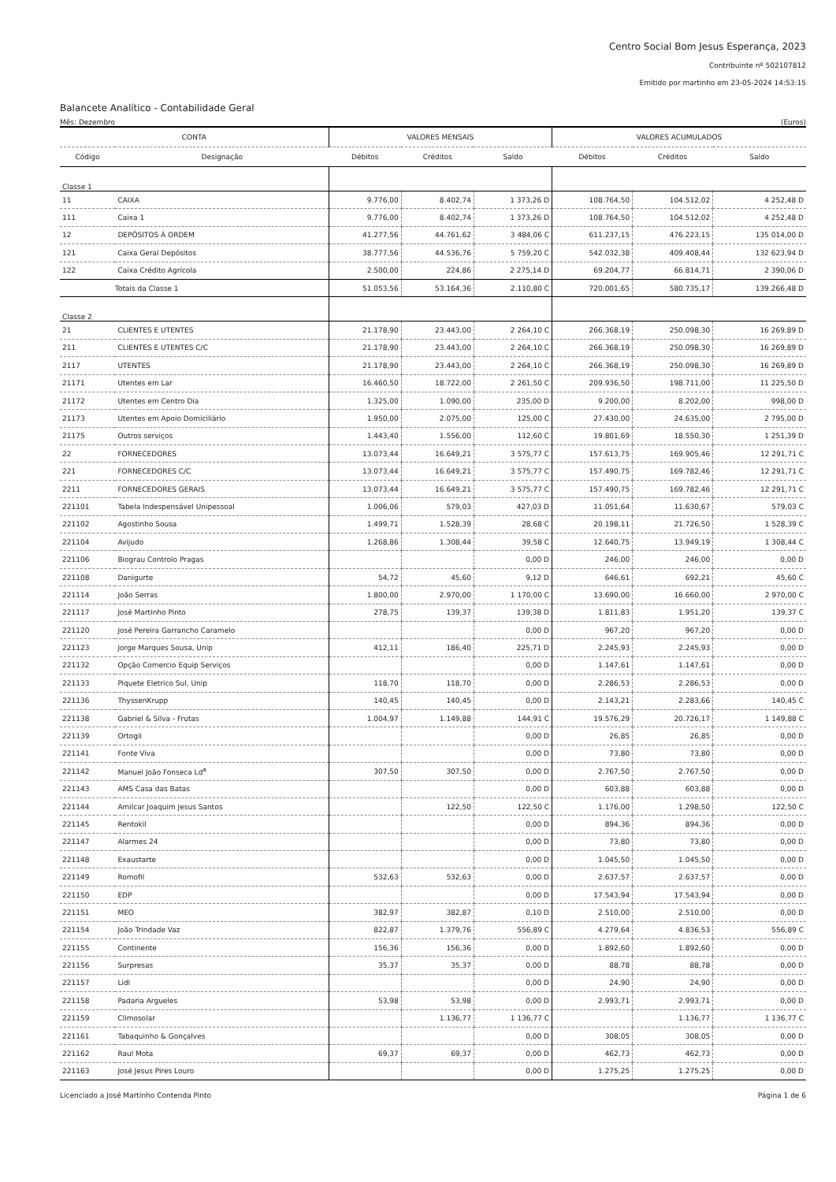Centro Social Bom Jesus Esperança, 2023
Contribuinte nº 502107812
Emitido por martinho em 23-05-2024 14:53:15
Balancete Analítico - Contabilidade Geral
Mês: Dezembro (Euros)
| CONTA | | VALORES MENSAIS | | | VALORES ACUMULADOS | | |
| --- | --- | --- | --- | --- | --- | --- | --- |
| Código | Designação | Débitos | Créditos | Saldo | Débitos | Créditos | Saldo |
| Classe 1 | | | | | | | |
| 11 | CAIXA | 9.776,00 | 8.402,74 | 1 373,26 D | 108.764,50 | 104.512,02 | 4 252,48 D |
| 111 | Caixa 1 | 9.776,00 | 8.402,74 | 1 373,26 D | 108.764,50 | 104.512,02 | 4 252,48 D |
| 12 | DEPÓSITOS À ORDEM | 41.277,56 | 44.761,62 | 3 484,06 C | 611.237,15 | 476.223,15 | 135 014,00 D |
| 121 | Caixa Geral Depósitos | 38.777,56 | 44.536,76 | 5 759,20 C | 542.032,38 | 409.408,44 | 132 623,94 D |
| 122 | Caixa Crédito Agrícola | 2.500,00 | 224,86 | 2 275,14 D | 69.204,77 | 66.814,71 | 2 390,06 D |
| Totais da Classe 1 | | 51.053,56 | 53.164,36 | 2.110,80 C | 720.001,65 | 580.735,17 | 139.266,48 D |
| Classe 2 | | | | | | | |
| 21 | CLIENTES E UTENTES | 21.178,90 | 23.443,00 | 2 264,10 C | 266.368,19 | 250.098,30 | 16 269,89 D |
| 211 | CLIENTES E UTENTES C/C | 21.178,90 | 23.443,00 | 2 264,10 C | 266.368,19 | 250.098,30 | 16 269,89 D |
| 2117 | UTENTES | 21.178,90 | 23.443,00 | 2 264,10 C | 266.368,19 | 250.098,30 | 16 269,89 D |
| 21171 | Utentes em Lar | 16.460,50 | 18.722,00 | 2 261,50 C | 209.936,50 | 198.711,00 | 11 225,50 D |
| 21172 | Utentes em Centro Dia | 1.325,00 | 1.090,00 | 235,00 D | 9.200,00 | 8.202,00 | 998,00 D |
| 21173 | Utentes em Apoio Domiciliário | 1.950,00 | 2.075,00 | 125,00 C | 27.430,00 | 24.635,00 | 2 795,00 D |
| 21175 | Outros serviços | 1.443,40 | 1.556,00 | 112,60 C | 19.801,69 | 18.550,30 | 1 251,39 D |
| 22 | FORNECEDORES | 13.073,44 | 16.649,21 | 3 575,77 C | 157.613,75 | 169.905,46 | 12 291,71 C |
| 221 | FORNECEDORES C/C | 13.073,44 | 16.649,21 | 3 575,77 C | 157.490,75 | 169.782,46 | 12 291,71 C |
| 2211 | FORNECEDORES GERAIS | 13.073,44 | 16.649,21 | 3 575,77 C | 157.490,75 | 169.782,46 | 12 291,71 C |
| 221101 | Tabela Indespensável Unipessoal | 1.006,06 | 579,03 | 427,03 D | 11.051,64 | 11.630,67 | 579,03 C |
| 221102 | Agostinho Sousa | 1.499,71 | 1.528,39 | 28,68 C | 20.198,11 | 21.726,50 | 1 528,39 C |
| 221104 | Avijudo | 1.268,86 | 1.308,44 | 39,58 C | 12.640,75 | 13.949,19 | 1 308,44 C |
| 221106 | Biograu Controlo Pragas | | | 0,00 D | 246,00 | 246,00 | 0,00 D |
| 221108 | Danigurte | 54,72 | 45,60 | 9,12 D | 646,61 | 692,21 | 45,60 C |
| 221114 | João Serras | 1.800,00 | 2.970,00 | 1 170,00 C | 13.690,00 | 16.660,00 | 2 970,00 C |
| 221117 | José Martinho Pinto | 278,75 | 139,37 | 139,38 D | 1.811,83 | 1.951,20 | 139,37 C |
| 221120 | José Pereira Garrancho Caramelo | | | 0,00 D | 967,20 | 967,20 | 0,00 D |
| 221123 | Jorge Marques Sousa, Unip | 412,11 | 186,40 | 225,71 D | 2.245,93 | 2.245,93 | 0,00 D |
| 221132 | Opção Comercio Equip Serviços | | | 0,00 D | 1.147,61 | 1.147,61 | 0,00 D |
| 221133 | Piquete Eletrico Sul, Unip | 118,70 | 118,70 | 0,00 D | 2.286,53 | 2.286,53 | 0,00 D |
| 221136 | ThyssenKrupp | 140,45 | 140,45 | 0,00 D | 2.143,21 | 2.283,66 | 140,45 C |
| 221138 | Gabriel & Silva - Frutas | 1.004,97 | 1.149,88 | 144,91 C | 19.576,29 | 20.726,17 | 1 149,88 C |
| 221139 | Ortogil | | | 0,00 D | 26,85 | 26,85 | 0,00 D |
| 221141 | Fonte Viva | | | 0,00 D | 73,80 | 73,80 | 0,00 D |
| 221142 | Manuel João Fonseca Ld<sup>a</sup> | 307,50 | 307,50 | 0,00 D | 2.767,50 | 2.767,50 | 0,00 D |
| 221143 | AMS Casa das Batas | | | 0,00 D | 603,88 | 603,88 | 0,00 D |
| 221144 | Amilcar Joaquim Jesus Santos | | 122,50 | 122,50 C | 1.176,00 | 1.298,50 | 122,50 C |
| 221145 | Rentokil | | | 0,00 D | 894,36 | 894,36 | 0,00 D |
| 221147 | Alarmes 24 | | | 0,00 D | 73,80 | 73,80 | 0,00 D |
| 221148 | Exaustarte | | | 0,00 D | 1.045,50 | 1.045,50 | 0,00 D |
| 221149 | Romofil | 532,63 | 532,63 | 0,00 D | 2.637,57 | 2.637,57 | 0,00 D |
| 221150 | EDP | | | 0,00 D | 17.543,94 | 17.543,94 | 0,00 D |
| 221151 | MEO | 382,97 | 382,87 | 0,10 D | 2.510,00 | 2.510,00 | 0,00 D |
| 221154 | João Trindade Vaz | 822,87 | 1.379,76 | 556,89 C | 4.279,64 | 4.836,53 | 556,89 C |
| 221155 | Continente | 156,36 | 156,36 | 0,00 D | 1.892,60 | 1.892,60 | 0,00 D |
| 221156 | Surpresas | 35,37 | 35,37 | 0,00 D | 88,78 | 88,78 | 0,00 D |
| 221157 | Lidl | | | 0,00 D | 24,90 | 24,90 | 0,00 D |
| 221158 | Padaria Argueles | 53,98 | 53,98 | 0,00 D | 2.993,71 | 2.993,71 | 0,00 D |
| 221159 | Climosolar | | 1.136,77 | 1 136,77 C | | 1.136,77 | 1 136,77 C |
| 221161 | Tabaquinho & Gonçalves | | | 0,00 D | 308,05 | 308,05 | 0,00 D |
| 221162 | Raul Mota | 69,37 | 69,37 | 0,00 D | 462,73 | 462,73 | 0,00 D |
| 221163 | José Jesus Pires Louro | | | 0,00 D | 1.275,25 | 1.275,25 | 0,00 D |
Licenciado a José Martinho Contenda Pinto Página 1 de 6